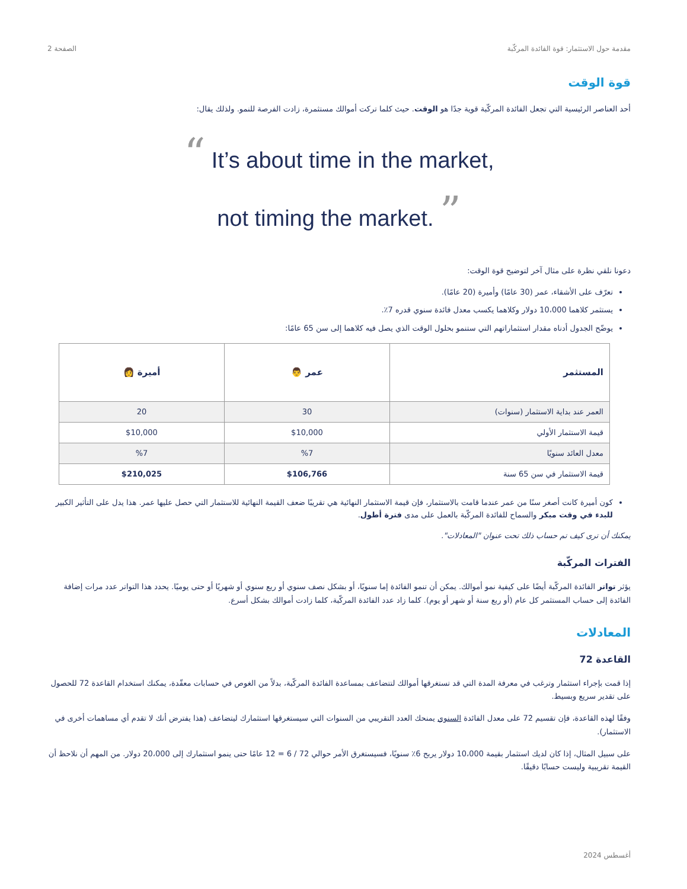مقدمة حول الاستثمار: قوة الفائدة المركّبة الصفحة 2
قوة الوقت
أحد العناصر الرئيسية التي تجعل الفائدة المركّبة قوية جدًا هو الوقت. حيث كلما تركت أموالك مستثمرة، زادت الفرصة للنمو. ولذلك يقال:
“ It’s about time in the market,
not timing the market. ”
دعونا نلقي نظرة على مثال آخر لتوضيح قوة الوقت:
تعرّف على الأشقاء، عمر (30 عامًا) وأميرة (20 عامًا).
يستثمر كلاهما 10،000 دولار وكلاهما يكسب معدل فائدة سنوي قدره 7٪.
يوضّح الجدول أدناه مقدار استثماراتهم التي ستنمو بحلول الوقت الذي يصل فيه كلاهما إلى سن 65 عامًا:
| المستثمر | عمر 👨 | أميرة 👩 |
| --- | --- | --- |
| العمر عند بداية الاستثمار (سنوات) | 30 | 20 |
| قيمة الاستثمار الأولي | $10,000 | $10,000 |
| معدل العائد سنويًا | %7 | %7 |
| قيمة الاستثمار في سن 65 سنة | $106,766 | $210,025 |
كون أميرة كانت أصغر سنًا من عمر عندما قامت بالاستثمار، فإن قيمة الاستثمار النهائية هي تقريبًا ضعف القيمة النهائية للاستثمار التي حصل عليها عمر. هذا يدل على التأثير الكبير للبدء في وقت مبكر والسماح للفائدة المركّبة بالعمل على مدى فترة أطول.
يمكنك أن ترى كيف تم حساب ذلك تحت عنوان "المعادلات".
الفترات المركّبة
يؤثر تواتر الفائدة المركّبة أيضًا على كيفية نمو أموالك. يمكن أن تنمو الفائدة إما سنويًا، أو بشكل نصف سنوي أو ربع سنوي أو شهريًا أو حتى يوميًا. يحدد هذا التواتر عدد مرات إضافة الفائدة إلى حساب المستثمر كل عام (أو ربع سنة أو شهر أو يوم). كلما زاد عدد الفائدة المركّبة، كلما زادت أموالك بشكل أسرع.
المعادلات
القاعدة 72
إذا قمت بإجراء استثمار وترغب في معرفة المدة التي قد تستغرقها أموالك لتتضاعف بمساعدة الفائدة المركّبة، بدلاً من الغوص في حسابات معقّدة، يمكنك استخدام القاعدة 72 للحصول على تقدير سريع وبسيط.
وفقًا لهذه القاعدة، فإن تقسيم 72 على معدل الفائدة السنوي يمنحك العدد التقريبي من السنوات التي سيستغرقها استثمارك ليتضاعف (هذا يفترض أنك لا تقدم أي مساهمات أخرى في الاستثمار).
على سبيل المثال، إذا كان لديك استثمار بقيمة 10،000 دولار يربح 6٪ سنويًا، فسيستغرق الأمر حوالي 72 / 6 = 12 عامًا حتى ينمو استثمارك إلى 20،000 دولار. من المهم أن نلاحظ أن القيمة تقريبية وليست حسابًا دقيقًا.
أغسطس 2024